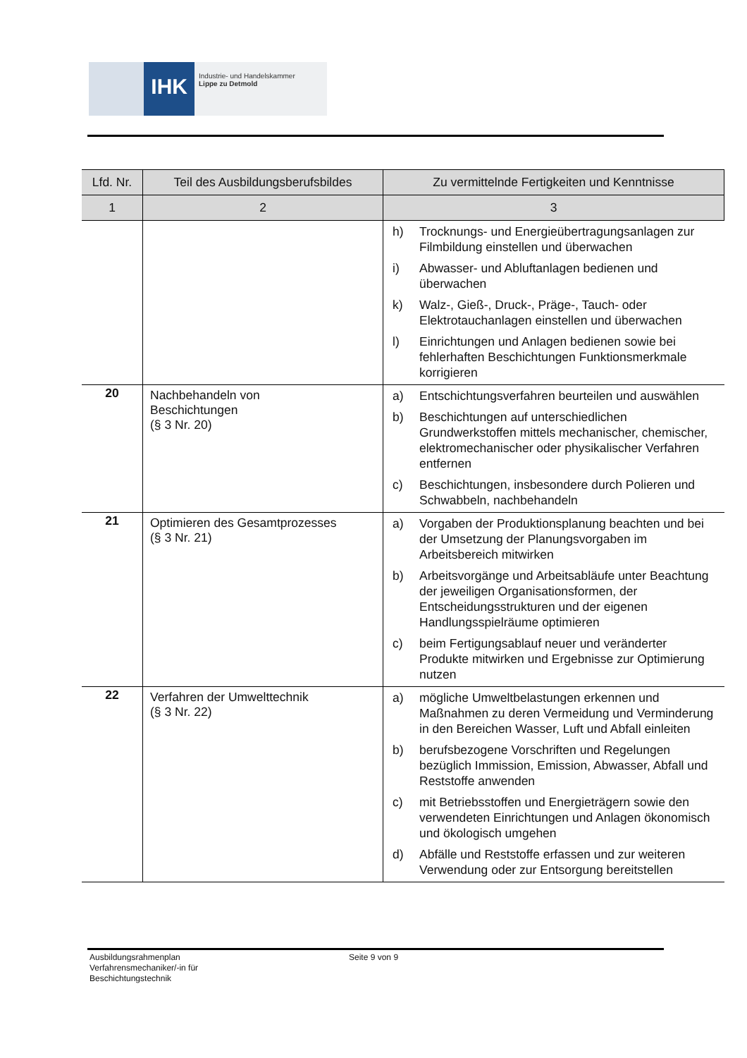IHK
Industrie- und Handelskammer
Lippe zu Detmold
| Lfd. Nr. | Teil des Ausbildungsberufsbildes | Zu vermittelnde Fertigkeiten und Kenntnisse |
| --- | --- | --- |
| 1 | 2 | 3 |
| | | h) Trocknungs- und Energieübertragungsanlagen zur Filmbildung einstellen und überwachen i) Abwasser- und Abluftanlagen bedienen und überwachen k) Walz-, Gieß-, Druck-, Präge-, Tauch- oder Elektrotauchanlagen einstellen und überwachen l) Einrichtungen und Anlagen bedienen sowie bei fehlerhaften Beschichtungen Funktionsmerkmale korrigieren |
| 20 | Nachbehandeln von Beschichtungen (§ 3 Nr. 20) | a) Entschichtungsverfahren beurteilen und auswählen b) Beschichtungen auf unterschiedlichen Grundwerkstoffen mittels mechanischer, chemischer, elektromechanischer oder physikalischer Verfahren entfernen c) Beschichtungen, insbesondere durch Polieren und Schwabbeln, nachbehandeln |
| 21 | Optimieren des Gesamtprozesses (§ 3 Nr. 21) | a) Vorgaben der Produktionsplanung beachten und bei der Umsetzung der Planungsvorgaben im Arbeitsbereich mitwirken b) Arbeitsvorgänge und Arbeitsabläufe unter Beachtung der jeweiligen Organisationsformen, der Entscheidungsstrukturen und der eigenen Handlungsspielräume optimieren c) beim Fertigungsablauf neuer und veränderter Produkte mitwirken und Ergebnisse zur Optimierung nutzen |
| 22 | Verfahren der Umwelttechnik (§ 3 Nr. 22) | a) mögliche Umweltbelastungen erkennen und Maßnahmen zu deren Vermeidung und Verminderung in den Bereichen Wasser, Luft und Abfall einleiten b) berufsbezogene Vorschriften und Regelungen bezüglich Immission, Emission, Abwasser, Abfall und Reststoffe anwenden c) mit Betriebsstoffen und Energieträgern sowie den verwendeten Einrichtungen und Anlagen ökonomisch und ökologisch umgehen d) Abfälle und Reststoffe erfassen und zur weiteren Verwendung oder zur Entsorgung bereitstellen |
Ausbildungsrahmenplan
Verfahrensmechaniker/-in für
Beschichtungstechnik
Seite 9 von 9